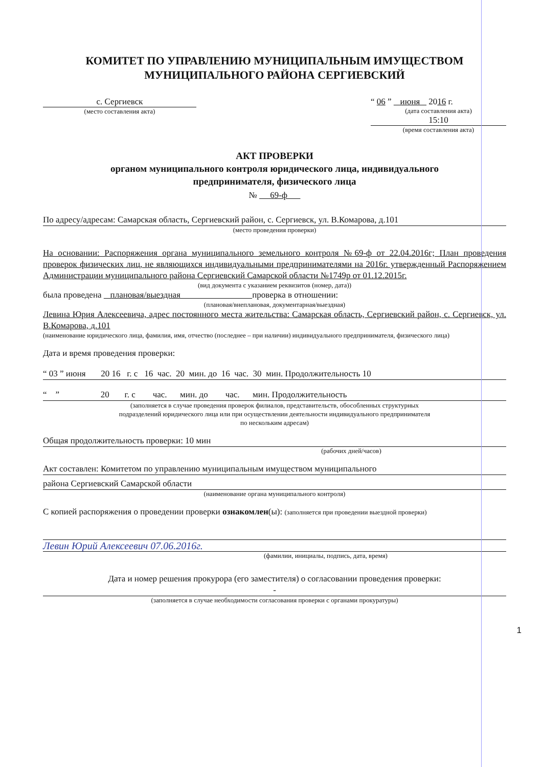КОМИТЕТ ПО УПРАВЛЕНИЮ МУНИЦИПАЛЬНЫМ ИМУЩЕСТВОМ
МУНИЦИПАЛЬНОГО РАЙОНА СЕРГИЕВСКИЙ
с. Сергиевск
(место составления акта)
“ 06 ” июня 2016 г.
(дата составления акта)
15:10
(время составления акта)
АКТ ПРОВЕРКИ
органом муниципального контроля юридического лица, индивидуального
предпринимателя, физического лица
№ 69-ф
По адресу/адресам: Самарская область, Сергиевский район, с. Сергиевск, ул. В.Комарова, д.101
(место проведения проверки)
На основании: Распоряжения органа муниципального земельного контроля №69-ф от 22.04.2016г; План проведения проверок физических лиц, не являющихся индивидуальными предпринимателями на 2016г. утвержденный Распоряжением Администрации муниципального района Сергиевский Самарской области №1749р от 01.12.2015г.
(вид документа с указанием реквизитов (номер, дата))
была проведена плановая/выездная проверка в отношении:
(плановая/внеплановая, документарная/выездная)
Левина Юрия Алексеевича, адрес постоянного места жительства: Самарская область, Сергиевский район, с. Сергиевск, ул. В.Комарова, д.101
(наименование юридического лица, фамилия, имя, отчество (последнее – при наличии) индивидуального предпринимателя, физического лица)
Дата и время проведения проверки:
“ 03 ” июня 20 16 г. с 16 час. 20 мин. до 16 час. 30 мин. Продолжительность 10
“ ” 20 г. с час. мин. до час. мин. Продолжительность
(заполняется в случае проведения проверок филиалов, представительств, обособленных структурных
подразделений юридического лица или при осуществлении деятельности индивидуального предпринимателя
по нескольким адресам)
Общая продолжительность проверки: 10 мин
(рабочих дней/часов)
Акт составлен: Комитетом по управлению муниципальным имуществом муниципального
района Сергиевский Самарской области
(наименование органа муниципального контроля)
С копией распоряжения о проведении проверки ознакомлен(ы): (заполняется при проведении выездной проверки)
Левин Юрий Алексеевич 07.06.2016г.
(фамилии, инициалы, подпись, дата, время)
Дата и номер решения прокурора (его заместителя) о согласовании проведения проверки:
-
(заполняется в случае необходимости согласования проверки с органами прокуратуры)
1